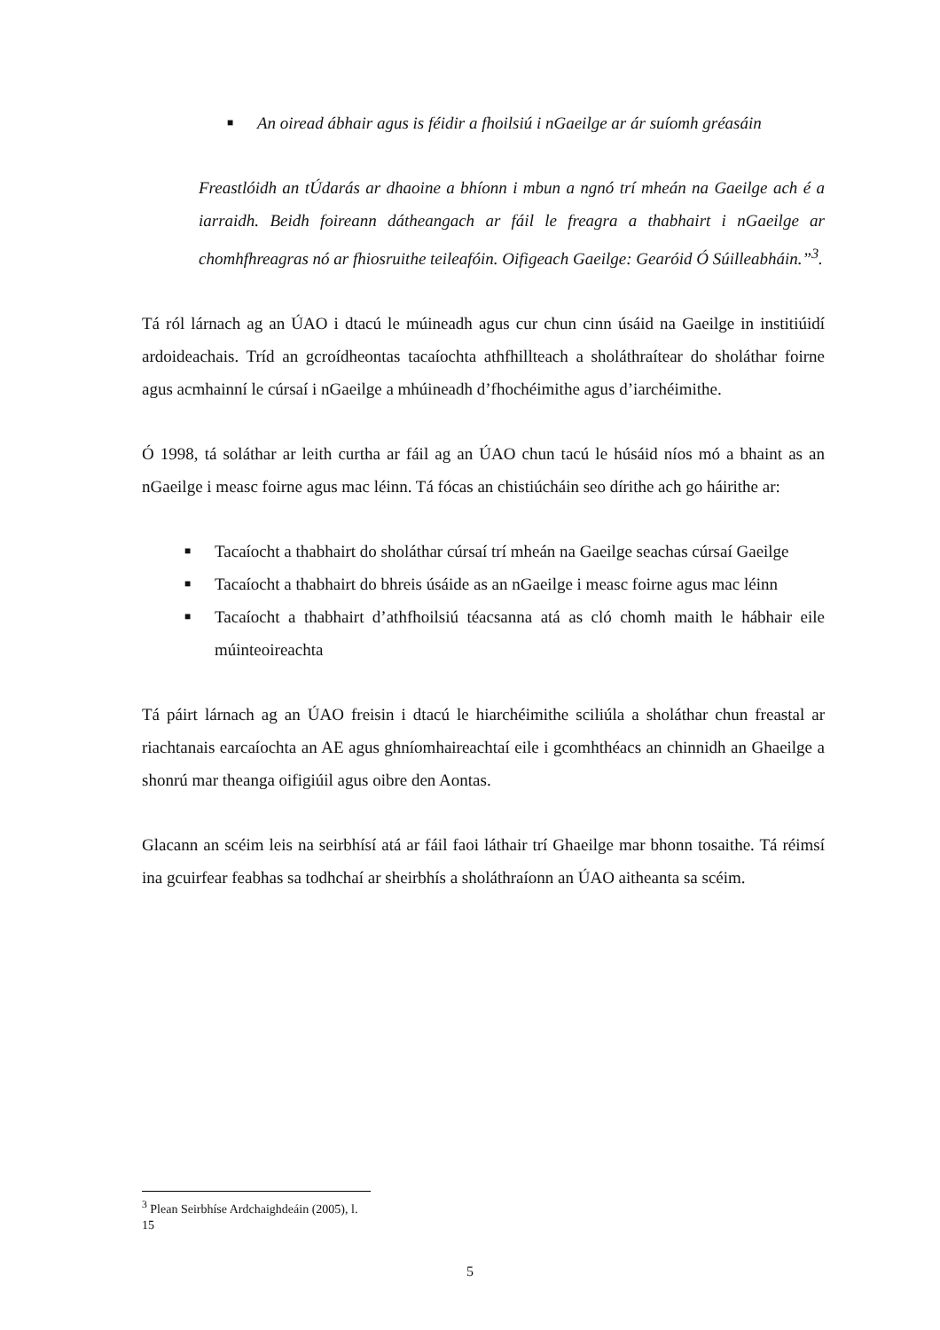■ An oiread ábhair agus is féidir a fhoilsiú i nGaeilge ar ár suíomh gréasáin
Freastlóidh an tÚdarás ar dhaoine a bhíonn i mbun a ngnó trí mheán na Gaeilge ach é a iarraidh. Beidh foireann dátheangach ar fáil le freagra a thabhairt i nGaeilge ar chomhfhreagras nó ar fhiosruithe teileafóin. Oifigeach Gaeilge: Gearóid Ó Súilleabháin.”<sup>3</sup>.
Tá ról lárnach ag an ÚAO i dtacú le múineadh agus cur chun cinn úsáid na Gaeilge in institiúidí ardoideachais. Tríd an gcroídheontas tacaíochta athfhillteach a sholáthraítear do sholáthar foirne agus acmhainní le cúrsaí i nGaeilge a mhúineadh d’fhochéimithe agus d’iarchéimithe.
Ó 1998, tá soláthar ar leith curtha ar fáil ag an ÚAO chun tacú le húsáid níos mó a bhaint as an nGaeilge i measc foirne agus mac léinn. Tá fócas an chistiúcháin seo dírithe ach go háirithe ar:
■ Tacaíocht a thabhairt do sholáthar cúrsaí trí mheán na Gaeilge seachas cúrsaí Gaeilge
■ Tacaíocht a thabhairt do bhreis úsáide as an nGaeilge i measc foirne agus mac léinn
■ Tacaíocht a thabhairt d’athfhoilsiú téacsanna atá as cló chomh maith le hábhair eile múinteoireachta
Tá páirt lárnach ag an ÚAO freisin i dtacú le hiarchéimithe sciliúla a sholáthar chun freastal ar riachtanais earcaíochta an AE agus ghníomhaireachtaí eile i gcomhthéacs an chinnidh an Ghaeilge a shonrú mar theanga oifigiúil agus oibre den Aontas.
Glacann an scéim leis na seirbhísí atá ar fáil faoi láthair trí Ghaeilge mar bhonn tosaithe. Tá réimsí ina gcuirfear feabhas sa todhchaí ar sheirbhís a sholáthraíonn an ÚAO aitheanta sa scéim.
<sup>3</sup> Plean Seirbhíse Ardchaighdeáin (2005), l. 15
5